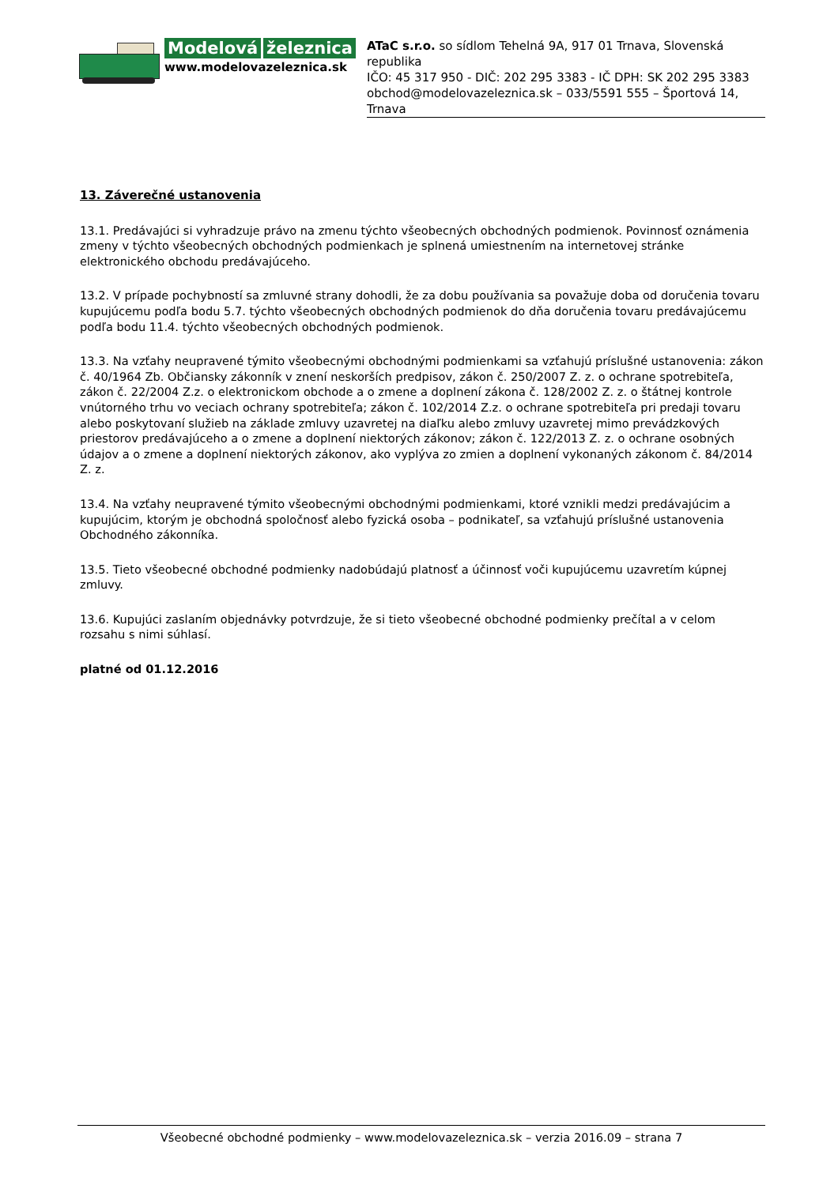Modelová železnica
www.modelovazeleznica.sk
ATaC s.r.o. so sídlom Tehelná 9A, 917 01 Trnava, Slovenská republika
IČO: 45 317 950 - DIČ: 202 295 3383 - IČ DPH: SK 202 295 3383
obchod@modelovazeleznica.sk – 033/5591 555 – Športová 14, Trnava
13. Záverečné ustanovenia
13.1. Predávajúci si vyhradzuje právo na zmenu týchto všeobecných obchodných podmienok. Povinnosť oznámenia zmeny v týchto všeobecných obchodných podmienkach je splnená umiestnením na internetovej stránke elektronického obchodu predávajúceho.
13.2. V prípade pochybností sa zmluvné strany dohodli, že za dobu používania sa považuje doba od doručenia tovaru kupujúcemu podľa bodu 5.7. týchto všeobecných obchodných podmienok do dňa doručenia tovaru predávajúcemu podľa bodu 11.4. týchto všeobecných obchodných podmienok.
13.3. Na vzťahy neupravené týmito všeobecnými obchodnými podmienkami sa vzťahujú príslušné ustanovenia: zákon č. 40/1964 Zb. Občiansky zákonník v znení neskorších predpisov, zákon č. 250/2007 Z. z. o ochrane spotrebiteľa, zákon č. 22/2004 Z.z. o elektronickom obchode a o zmene a doplnení zákona č. 128/2002 Z. z. o štátnej kontrole vnútorného trhu vo veciach ochrany spotrebiteľa; zákon č. 102/2014 Z.z. o ochrane spotrebiteľa pri predaji tovaru alebo poskytovaní služieb na základe zmluvy uzavretej na diaľku alebo zmluvy uzavretej mimo prevádzkových priestorov predávajúceho a o zmene a doplnení niektorých zákonov; zákon č. 122/2013 Z. z. o ochrane osobných údajov a o zmene a doplnení niektorých zákonov, ako vyplýva zo zmien a doplnení vykonaných zákonom č. 84/2014 Z. z.
13.4. Na vzťahy neupravené týmito všeobecnými obchodnými podmienkami, ktoré vznikli medzi predávajúcim a kupujúcim, ktorým je obchodná spoločnosť alebo fyzická osoba – podnikateľ, sa vzťahujú príslušné ustanovenia Obchodného zákonníka.
13.5. Tieto všeobecné obchodné podmienky nadobúdajú platnosť a účinnosť voči kupujúcemu uzavretím kúpnej zmluvy.
13.6. Kupujúci zaslaním objednávky potvrdzuje, že si tieto všeobecné obchodné podmienky prečítal a v celom rozsahu s nimi súhlasí.
platné od 01.12.2016
Všeobecné obchodné podmienky – www.modelovazeleznica.sk – verzia 2016.09 – strana 7